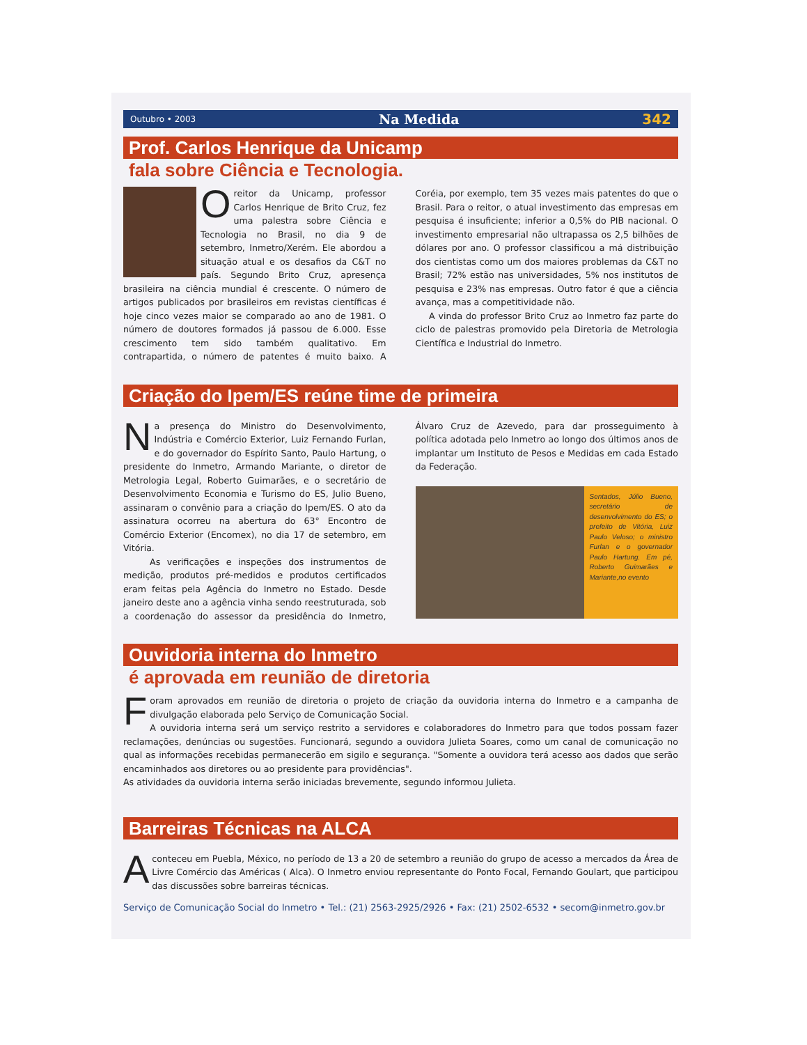Outubro • 2003 Na Medida 342
Prof. Carlos Henrique da Unicamp
fala sobre Ciência e Tecnologia.
O
reitor da Unicamp, professor Carlos Henrique de Brito Cruz, fez uma palestra sobre Ciência e Tecnologia no Brasil, no dia 9 de setembro, Inmetro/Xerém. Ele abordou a situação atual e os desafios da C&T no país. Segundo Brito Cruz, apresença brasileira na ciência mundial é crescente. O número de artigos publicados por brasileiros em revistas científicas é hoje cinco vezes maior se comparado ao ano de 1981. O número de doutores formados já passou de 6.000. Esse crescimento tem sido também qualitativo. Em contrapartida, o número de patentes é muito baixo. A Coréia, por exemplo, tem 35 vezes mais patentes do que o Brasil. Para o reitor, o atual investimento das empresas em pesquisa é insuficiente; inferior a 0,5% do PIB nacional. O investimento empresarial não ultrapassa os 2,5 bilhões de dólares por ano. O professor classificou a má distribuição dos cientistas como um dos maiores problemas da C&T no Brasil; 72% estão nas universidades, 5% nos institutos de pesquisa e 23% nas empresas. Outro fator é que a ciência avança, mas a competitividade não.
A vinda do professor Brito Cruz ao Inmetro faz parte do ciclo de palestras promovido pela Diretoria de Metrologia Científica e Industrial do Inmetro.
Criação do Ipem/ES reúne time de primeira
N
a presença do Ministro do Desenvolvimento, Indústria e Comércio Exterior, Luiz Fernando Furlan, e do governador do Espírito Santo, Paulo Hartung, o presidente do Inmetro, Armando Mariante, o diretor de Metrologia Legal, Roberto Guimarães, e o secretário de Desenvolvimento Economia e Turismo do ES, Julio Bueno, assinaram o convênio para a criação do Ipem/ES. O ato da assinatura ocorreu na abertura do 63° Encontro de Comércio Exterior (Encomex), no dia 17 de setembro, em Vitória.
As verificações e inspeções dos instrumentos de medição, produtos pré-medidos e produtos certificados eram feitas pela Agência do Inmetro no Estado. Desde janeiro deste ano a agência vinha sendo reestruturada, sob a coordenação do assessor da presidência do Inmetro, Álvaro Cruz de Azevedo, para dar prosseguimento à política adotada pelo Inmetro ao longo dos últimos anos de implantar um Instituto de Pesos e Medidas em cada Estado da Federação.
Sentados, Júlio Bueno, secretário de desenvolvimento do ES; o prefeito de Vitória, Luiz Paulo Veloso; o ministro Furlan e o governador Paulo Hartung. Em pé, Roberto Guimarães e Mariante,no evento
Ouvidoria interna do Inmetro
é aprovada em reunião de diretoria
F
oram aprovados em reunião de diretoria o projeto de criação da ouvidoria interna do Inmetro e a campanha de divulgação elaborada pelo Serviço de Comunicação Social.
A ouvidoria interna será um serviço restrito a servidores e colaboradores do Inmetro para que todos possam fazer reclamações, denúncias ou sugestões. Funcionará, segundo a ouvidora Julieta Soares, como um canal de comunicação no qual as informações recebidas permanecerão em sigilo e segurança. "Somente a ouvidora terá acesso aos dados que serão encaminhados aos diretores ou ao presidente para providências".
As atividades da ouvidoria interna serão iniciadas brevemente, segundo informou Julieta.
Barreiras Técnicas na ALCA
A
conteceu em Puebla, México, no período de 13 a 20 de setembro a reunião do grupo de acesso a mercados da Área de Livre Comércio das Américas ( Alca). O Inmetro enviou representante do Ponto Focal, Fernando Goulart, que participou das discussões sobre barreiras técnicas.
Serviço de Comunicação Social do Inmetro • Tel.: (21) 2563-2925/2926 • Fax: (21) 2502-6532 • secom@inmetro.gov.br